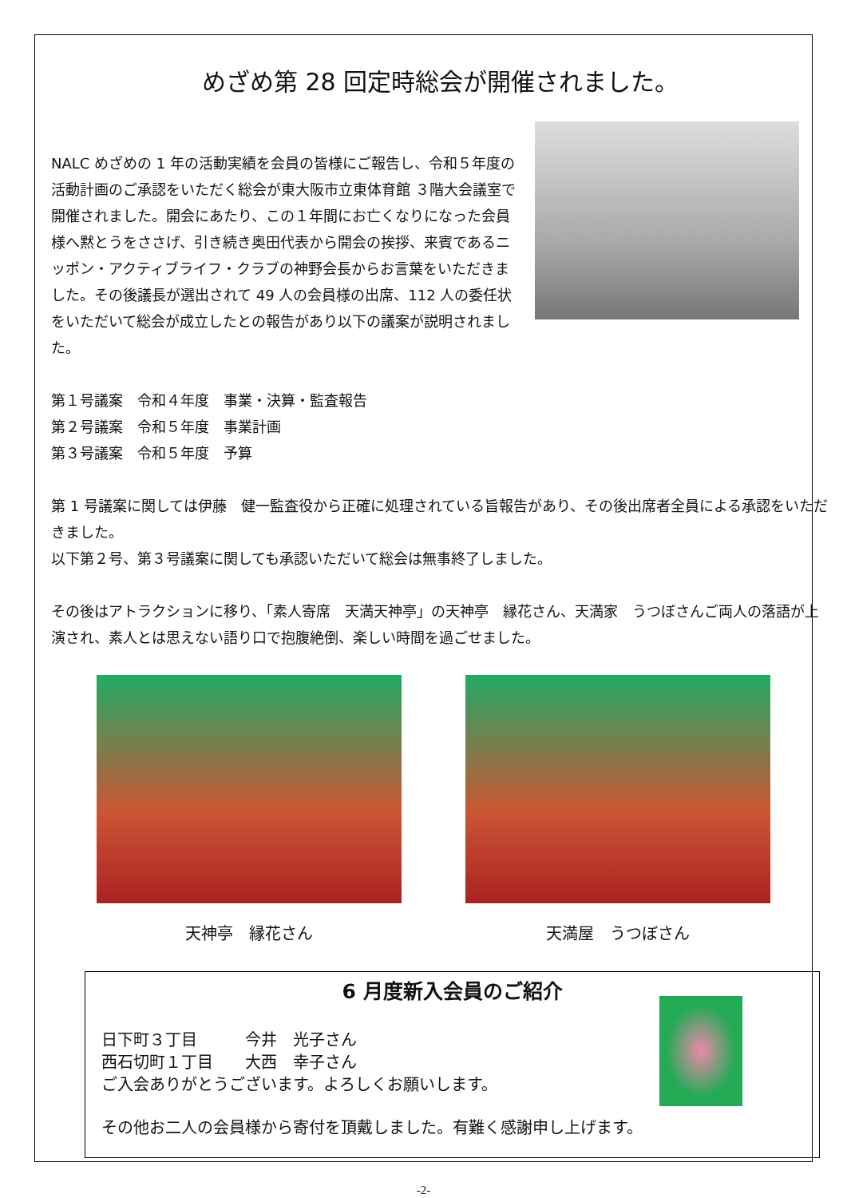めざめ第 28 回定時総会が開催されました。
NALC めざめの 1 年の活動実績を会員の皆様にご報告し、令和５年度の活動計画のご承認をいただく総会が東大阪市立東体育館 ３階大会議室で開催されました。開会にあたり、この１年間にお亡くなりになった会員様へ黙とうをささげ、引き続き奥田代表から開会の挨拶、来賓であるニッポン・アクティブライフ・クラブの神野会長からお言葉をいただきました。その後議長が選出されて 49 人の会員様の出席、112 人の委任状をいただいて総会が成立したとの報告があり以下の議案が説明されました。
第１号議案　令和４年度　事業・決算・監査報告
第２号議案　令和５年度　事業計画
第３号議案　令和５年度　予算
第 1 号議案に関しては伊藤　健一監査役から正確に処理されている旨報告があり、その後出席者全員による承認をいただきました。
以下第２号、第３号議案に関しても承認いただいて総会は無事終了しました。
その後はアトラクションに移り、「素人寄席　天満天神亭」の天神亭　縁花さん、天満家　うつぼさんご両人の落語が上演され、素人とは思えない語り口で抱腹絶倒、楽しい時間を過ごせました。
天神亭　縁花さん 天満屋　うつぼさん
6 月度新入会員のご紹介
日下町３丁目　　　今井　光子さん
西石切町１丁目　　大西　幸子さん
ご入会ありがとうございます。よろしくお願いします。
その他お二人の会員様から寄付を頂戴しました。有難く感謝申し上げます。
-2-